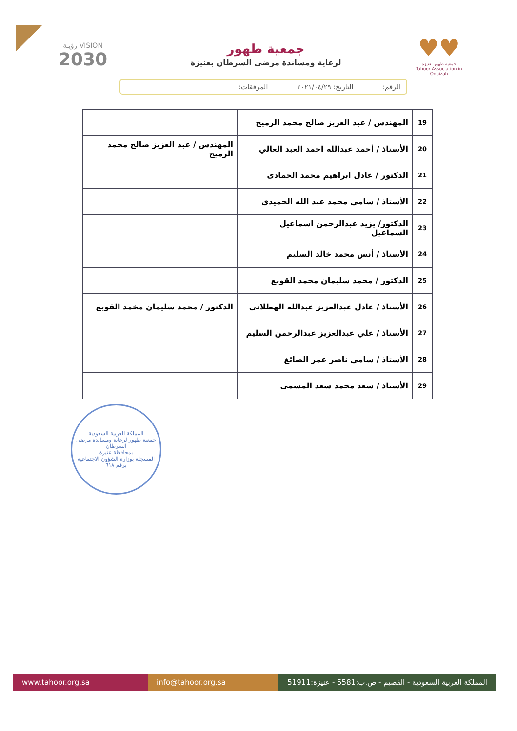♥♥
جمعية طهور بعنيزة
Tahoor Association in Onaizah
جمعية طهور
لرعاية ومساندة مرضى السرطان بعنيزة
VISION رؤيـة
2030
الرقم: التاريخ: ٢٠٢١/٠٤/٢٩ المرفقات:
| 19 | المهندس / عبد العزيز صالح محمد الرميح | |
| 20 | الأستاذ / أحمد عبدالله احمد العبد العالي | المهندس / عبد العزيز صالح محمد الرميح |
| 21 | الدكتور / عادل ابراهيم محمد الحمادى | |
| 22 | الأستاذ / سامي محمد عبد الله الحميدي | |
| 23 | الدكتور/ يزيد عبدالرحمن اسماعيل السماعيل | |
| 24 | الأستاذ / أنس محمد خالد السليم | |
| 25 | الدكتور / محمد سليمان محمد القوبع | |
| 26 | الأستاذ / عادل عبدالعزيز عبدالله الهطلاني | الدكتور / محمد سليمان مخمد القوبع |
| 27 | الأستاذ / علي عبدالعزيز عبدالرحمن السليم | |
| 28 | الأستاذ / سامي ناصر عمر الصائغ | |
| 29 | الأستاذ / سعد محمد سعد المسمى | |
المملكة العربية السعودية
جمعية طهور لرعاية ومساندة مرضى السرطان
بمحافظة عنيزة
المسجلة بوزارة الشؤون الاجتماعية برقم ٦١٨
www.tahoor.org.sa info@tahoor.org.sa
المملكة العربية السعودية - القصيم - ص.ب:5581 - عنيزة:51911